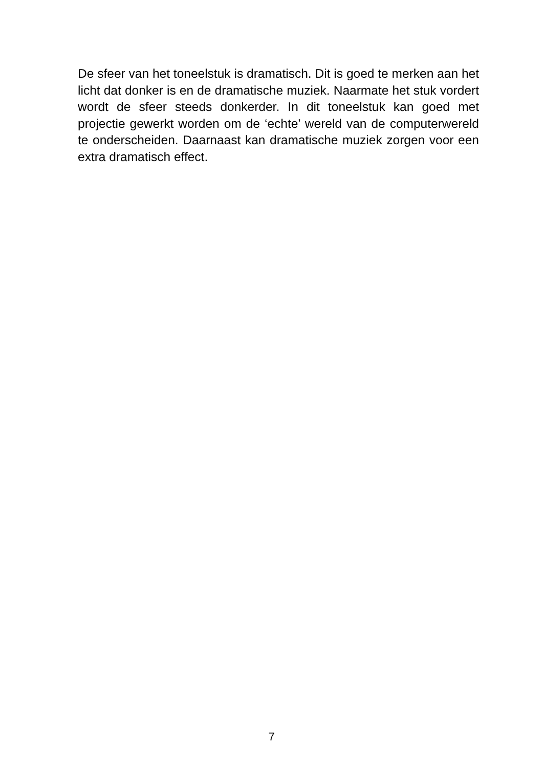De sfeer van het toneelstuk is dramatisch. Dit is goed te merken aan het licht dat donker is en de dramatische muziek. Naarmate het stuk vordert wordt de sfeer steeds donkerder. In dit toneelstuk kan goed met projectie gewerkt worden om de ‘echte’ wereld van de computerwereld te onderscheiden. Daarnaast kan dramatische muziek zorgen voor een extra dramatisch effect.
7